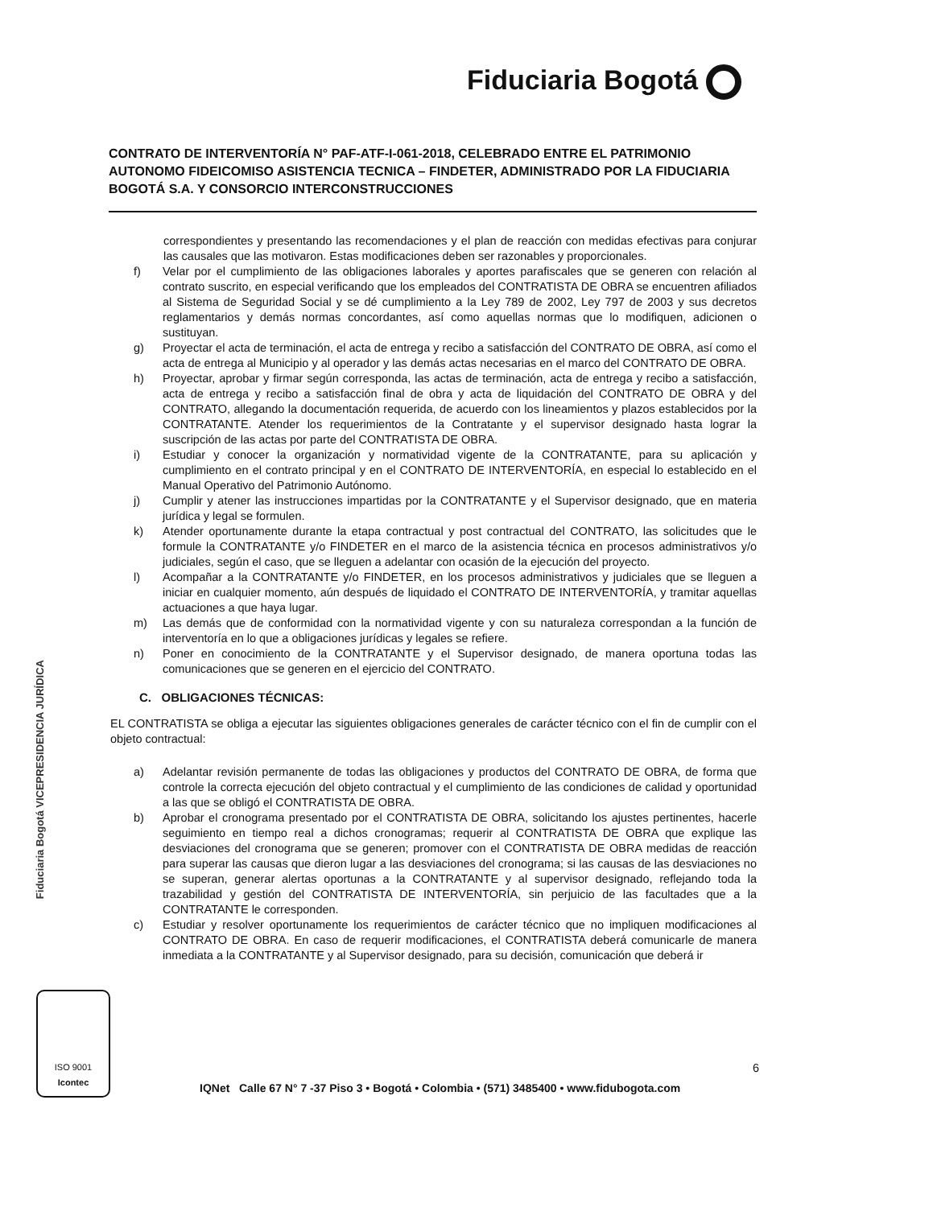Fiduciaria Bogotá
CONTRATO DE INTERVENTORÍA N° PAF-ATF-I-061-2018, CELEBRADO ENTRE EL PATRIMONIO AUTONOMO FIDEICOMISO ASISTENCIA TECNICA – FINDETER, ADMINISTRADO POR LA FIDUCIARIA BOGOTÁ S.A. Y CONSORCIO INTERCONSTRUCCIONES
correspondientes y presentando las recomendaciones y el plan de reacción con medidas efectivas para conjurar las causales que las motivaron. Estas modificaciones deben ser razonables y proporcionales.
f) Velar por el cumplimiento de las obligaciones laborales y aportes parafiscales que se generen con relación al contrato suscrito, en especial verificando que los empleados del CONTRATISTA DE OBRA se encuentren afiliados al Sistema de Seguridad Social y se dé cumplimiento a la Ley 789 de 2002, Ley 797 de 2003 y sus decretos reglamentarios y demás normas concordantes, así como aquellas normas que lo modifiquen, adicionen o sustituyan.
g) Proyectar el acta de terminación, el acta de entrega y recibo a satisfacción del CONTRATO DE OBRA, así como el acta de entrega al Municipio y al operador y las demás actas necesarias en el marco del CONTRATO DE OBRA.
h) Proyectar, aprobar y firmar según corresponda, las actas de terminación, acta de entrega y recibo a satisfacción, acta de entrega y recibo a satisfacción final de obra y acta de liquidación del CONTRATO DE OBRA y del CONTRATO, allegando la documentación requerida, de acuerdo con los lineamientos y plazos establecidos por la CONTRATANTE. Atender los requerimientos de la Contratante y el supervisor designado hasta lograr la suscripción de las actas por parte del CONTRATISTA DE OBRA.
i) Estudiar y conocer la organización y normatividad vigente de la CONTRATANTE, para su aplicación y cumplimiento en el contrato principal y en el CONTRATO DE INTERVENTORÍA, en especial lo establecido en el Manual Operativo del Patrimonio Autónomo.
j) Cumplir y atener las instrucciones impartidas por la CONTRATANTE y el Supervisor designado, que en materia jurídica y legal se formulen.
k) Atender oportunamente durante la etapa contractual y post contractual del CONTRATO, las solicitudes que le formule la CONTRATANTE y/o FINDETER en el marco de la asistencia técnica en procesos administrativos y/o judiciales, según el caso, que se lleguen a adelantar con ocasión de la ejecución del proyecto.
l) Acompañar a la CONTRATANTE y/o FINDETER, en los procesos administrativos y judiciales que se lleguen a iniciar en cualquier momento, aún después de liquidado el CONTRATO DE INTERVENTORÍA, y tramitar aquellas actuaciones a que haya lugar.
m) Las demás que de conformidad con la normatividad vigente y con su naturaleza correspondan a la función de interventoría en lo que a obligaciones jurídicas y legales se refiere.
n) Poner en conocimiento de la CONTRATANTE y el Supervisor designado, de manera oportuna todas las comunicaciones que se generen en el ejercicio del CONTRATO.
C. OBLIGACIONES TÉCNICAS:
EL CONTRATISTA se obliga a ejecutar las siguientes obligaciones generales de carácter técnico con el fin de cumplir con el objeto contractual:
a) Adelantar revisión permanente de todas las obligaciones y productos del CONTRATO DE OBRA, de forma que controle la correcta ejecución del objeto contractual y el cumplimiento de las condiciones de calidad y oportunidad a las que se obligó el CONTRATISTA DE OBRA.
b) Aprobar el cronograma presentado por el CONTRATISTA DE OBRA, solicitando los ajustes pertinentes, hacerle seguimiento en tiempo real a dichos cronogramas; requerir al CONTRATISTA DE OBRA que explique las desviaciones del cronograma que se generen; promover con el CONTRATISTA DE OBRA medidas de reacción para superar las causas que dieron lugar a las desviaciones del cronograma; si las causas de las desviaciones no se superan, generar alertas oportunas a la CONTRATANTE y al supervisor designado, reflejando toda la trazabilidad y gestión del CONTRATISTA DE INTERVENTORÍA, sin perjuicio de las facultades que a la CONTRATANTE le corresponden.
c) Estudiar y resolver oportunamente los requerimientos de carácter técnico que no impliquen modificaciones al CONTRATO DE OBRA. En caso de requerir modificaciones, el CONTRATISTA deberá comunicarle de manera inmediata a la CONTRATANTE y al Supervisor designado, para su decisión, comunicación que deberá ir
Fiduciaria Bogotá VICEPRESIDENCIA JURÍDICA
6
ISO 9001
Icontec
IQNet Calle 67 N° 7 -37 Piso 3 • Bogotá • Colombia • (571) 3485400 • www.fidubogota.com